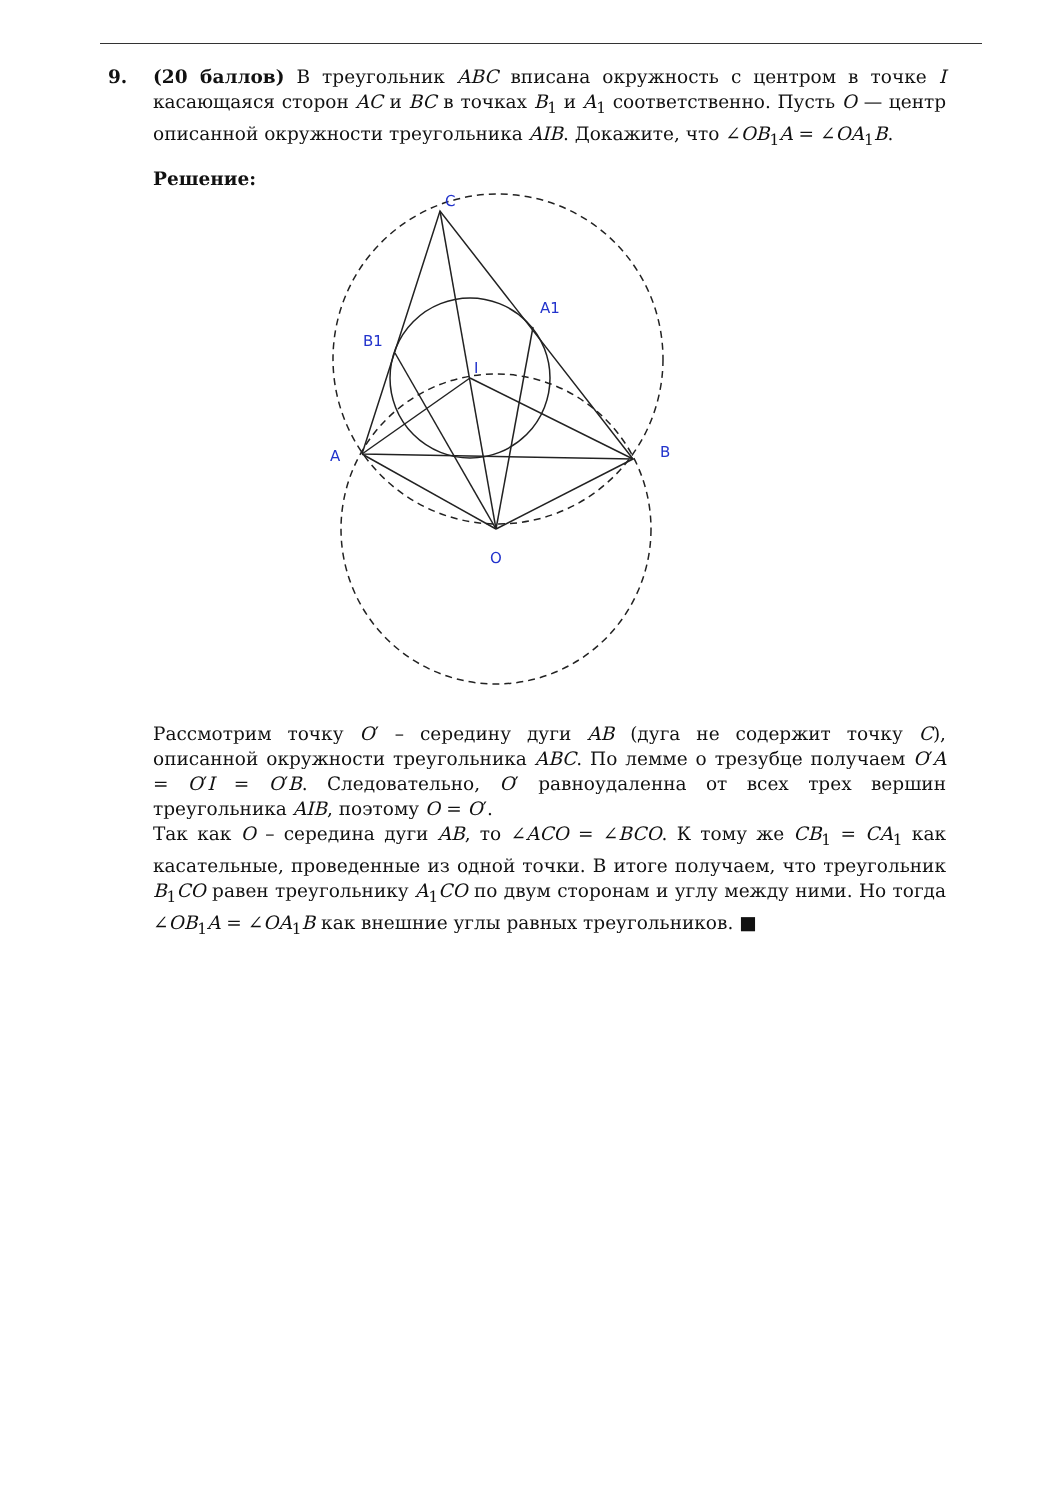9. (20 баллов) В треугольник ABC вписана окружность с центром в точке I касающаяся сторон AC и BC в точках B<sub>1</sub> и A<sub>1</sub> соответственно. Пусть O — центр описанной окружности треугольника AIB. Докажите, что ∠OB<sub>1</sub>A = ∠OA<sub>1</sub>B.
Решение:
C
A
B
B1
A1
I
O
Рассмотрим точку O′ – середину дуги AB (дуга не содержит точку C), описанной окружности треугольника ABC. По лемме о трезубце получаем O′A = O′I = O′B. Следовательно, O′ равноудаленна от всех трех вершин треугольника AIB, поэтому O = O′.
Так как O – середина дуги AB, то ∠ACO = ∠BCO. К тому же CB<sub>1</sub> = CA<sub>1</sub> как касательные, проведенные из одной точки. В итоге получаем, что треугольник B<sub>1</sub>CO равен треугольнику A<sub>1</sub>CO по двум сторонам и углу между ними. Но тогда ∠OB<sub>1</sub>A = ∠OA<sub>1</sub>B как внешние углы равных треугольников. ■